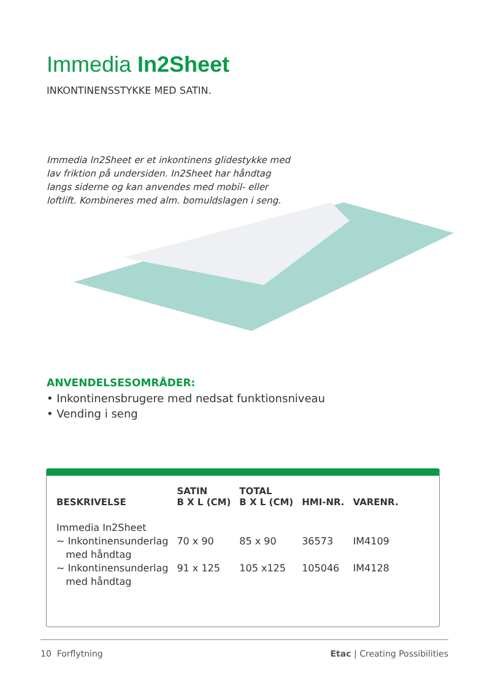Immedia In2Sheet
INKONTINENSSTYKKE MED SATIN.
Immedia In2Sheet er et inkontinens glidestykke med lav friktion på undersiden. In2Sheet har håndtag langs siderne og kan anvendes med mobil- eller loftlift. Kombineres med alm. bomuldslagen i seng.
ANVENDELSESOMRÅDER:
• Inkontinensbrugere med nedsat funktionsniveau
• Vending i seng
| BESKRIVELSE | SATIN B X L (CM) | TOTAL B X L (CM) | HMI-NR. | VARENR. |
| --- | --- | --- | --- | --- |
| Immedia In2Sheet | | | | |
| ~ Inkontinensunderlag med håndtag | 70 x 90 | 85 x 90 | 36573 | IM4109 |
| ~ Inkontinensunderlag med håndtag | 91 x 125 | 105 x125 | 105046 | IM4128 |
10 Forflytning Etac | Creating Possibilities